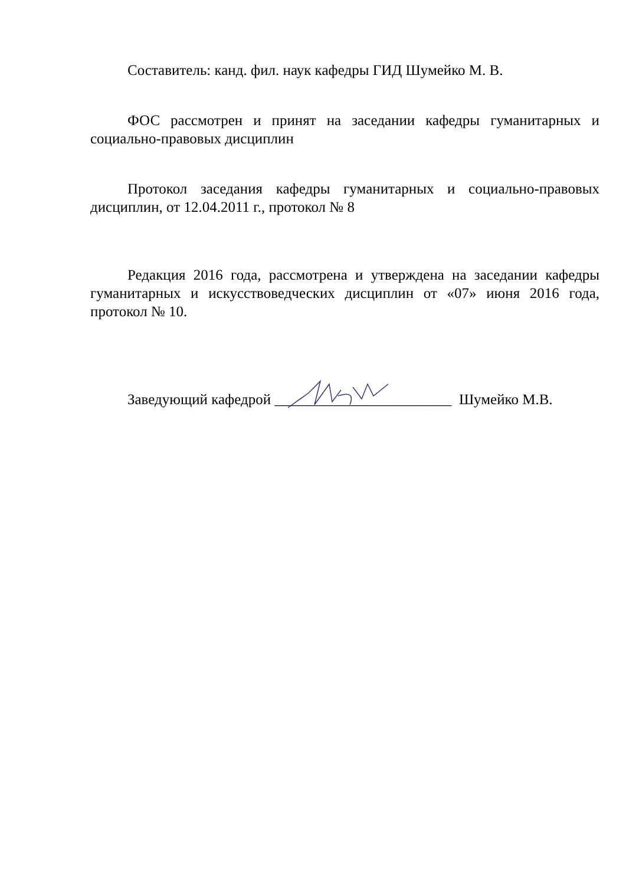Составитель: канд. фил. наук кафедры ГИД Шумейко М. В.
ФОС рассмотрен и принят на заседании кафедры гуманитарных и социально-правовых дисциплин
Протокол заседания кафедры гуманитарных и социально-правовых дисциплин, от 12.04.2011 г., протокол № 8
Редакция 2016 года, рассмотрена и утверждена на заседании кафедры гуманитарных и искусствоведческих дисциплин от «07» июня 2016 года, протокол № 10.
Заведующий кафедрой ________________________ Шумейко М.В.